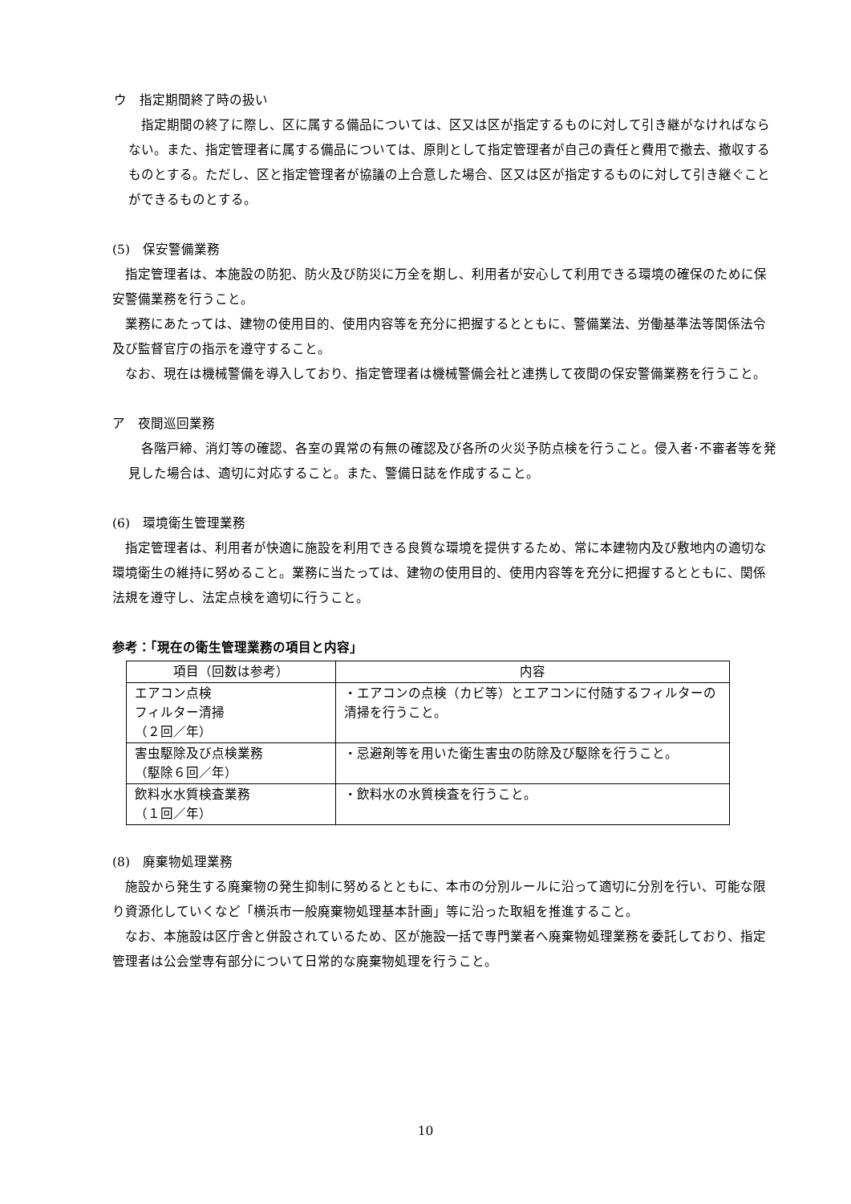ウ　指定期間終了時の扱い
指定期間の終了に際し、区に属する備品については、区又は区が指定するものに対して引き継がなければならない。また、指定管理者に属する備品については、原則として指定管理者が自己の責任と費用で撤去、撤収するものとする。ただし、区と指定管理者が協議の上合意した場合、区又は区が指定するものに対して引き継ぐことができるものとする。
(5)　保安警備業務
指定管理者は、本施設の防犯、防火及び防災に万全を期し、利用者が安心して利用できる環境の確保のために保安警備業務を行うこと。
業務にあたっては、建物の使用目的、使用内容等を充分に把握するとともに、警備業法、労働基準法等関係法令及び監督官庁の指示を遵守すること。
なお、現在は機械警備を導入しており、指定管理者は機械警備会社と連携して夜間の保安警備業務を行うこと。
ア　夜間巡回業務
各階戸締、消灯等の確認、各室の異常の有無の確認及び各所の火災予防点検を行うこと。侵入者･不審者等を発見した場合は、適切に対応すること。また、警備日誌を作成すること。
(6)　環境衛生管理業務
指定管理者は、利用者が快適に施設を利用できる良質な環境を提供するため、常に本建物内及び敷地内の適切な環境衛生の維持に努めること。業務に当たっては、建物の使用目的、使用内容等を充分に把握するとともに、関係法規を遵守し、法定点検を適切に行うこと。
参考：「現在の衛生管理業務の項目と内容」
| 項目（回数は参考） | 内容 |
| --- | --- |
| エアコン点検 フィルター清掃 （２回／年） | ・エアコンの点検（カビ等）とエアコンに付随するフィルターの清掃を行うこと。 |
| 害虫駆除及び点検業務 （駆除６回／年） | ・忌避剤等を用いた衛生害虫の防除及び駆除を行うこと。 |
| 飲料水水質検査業務 （１回／年） | ・飲料水の水質検査を行うこと。 |
(8)　廃棄物処理業務
施設から発生する廃棄物の発生抑制に努めるとともに、本市の分別ルールに沿って適切に分別を行い、可能な限り資源化していくなど「横浜市一般廃棄物処理基本計画」等に沿った取組を推進すること。
なお、本施設は区庁舎と併設されているため、区が施設一括で専門業者へ廃棄物処理業務を委託しており、指定管理者は公会堂専有部分について日常的な廃棄物処理を行うこと。
10